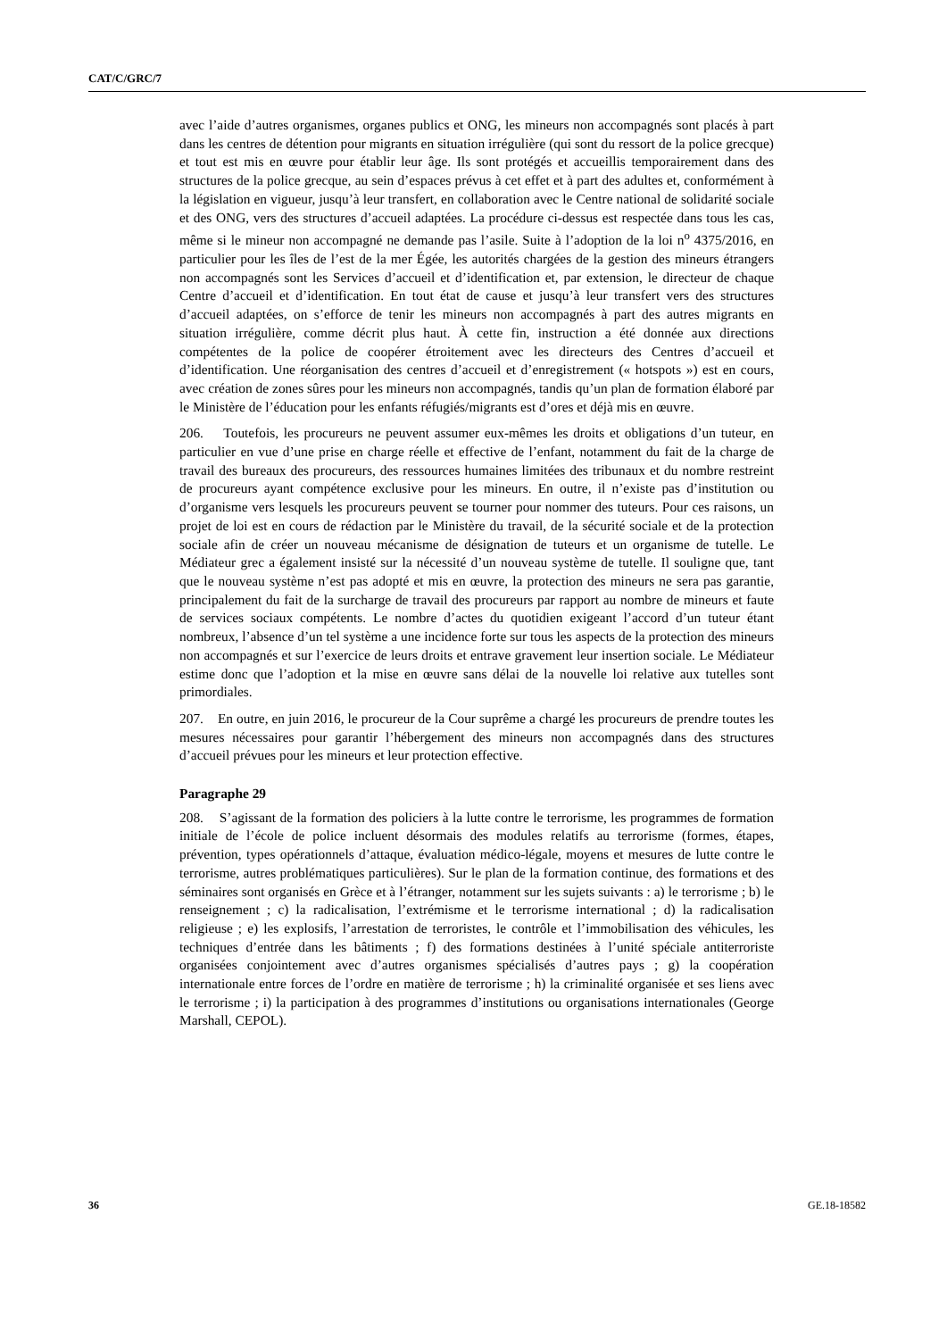CAT/C/GRC/7
avec l’aide d’autres organismes, organes publics et ONG, les mineurs non accompagnés sont placés à part dans les centres de détention pour migrants en situation irrégulière (qui sont du ressort de la police grecque) et tout est mis en œuvre pour établir leur âge. Ils sont protégés et accueillis temporairement dans des structures de la police grecque, au sein d’espaces prévus à cet effet et à part des adultes et, conformément à la législation en vigueur, jusqu’à leur transfert, en collaboration avec le Centre national de solidarité sociale et des ONG, vers des structures d’accueil adaptées. La procédure ci-dessus est respectée dans tous les cas, même si le mineur non accompagné ne demande pas l’asile. Suite à l’adoption de la loi n<sup>o</sup> 4375/2016, en particulier pour les îles de l’est de la mer Égée, les autorités chargées de la gestion des mineurs étrangers non accompagnés sont les Services d’accueil et d’identification et, par extension, le directeur de chaque Centre d’accueil et d’identification. En tout état de cause et jusqu’à leur transfert vers des structures d’accueil adaptées, on s’efforce de tenir les mineurs non accompagnés à part des autres migrants en situation irrégulière, comme décrit plus haut. À cette fin, instruction a été donnée aux directions compétentes de la police de coopérer étroitement avec les directeurs des Centres d’accueil et d’identification. Une réorganisation des centres d’accueil et d’enregistrement (« hotspots ») est en cours, avec création de zones sûres pour les mineurs non accompagnés, tandis qu’un plan de formation élaboré par le Ministère de l’éducation pour les enfants réfugiés/migrants est d’ores et déjà mis en œuvre.
206. Toutefois, les procureurs ne peuvent assumer eux-mêmes les droits et obligations d’un tuteur, en particulier en vue d’une prise en charge réelle et effective de l’enfant, notamment du fait de la charge de travail des bureaux des procureurs, des ressources humaines limitées des tribunaux et du nombre restreint de procureurs ayant compétence exclusive pour les mineurs. En outre, il n’existe pas d’institution ou d’organisme vers lesquels les procureurs peuvent se tourner pour nommer des tuteurs. Pour ces raisons, un projet de loi est en cours de rédaction par le Ministère du travail, de la sécurité sociale et de la protection sociale afin de créer un nouveau mécanisme de désignation de tuteurs et un organisme de tutelle. Le Médiateur grec a également insisté sur la nécessité d’un nouveau système de tutelle. Il souligne que, tant que le nouveau système n’est pas adopté et mis en œuvre, la protection des mineurs ne sera pas garantie, principalement du fait de la surcharge de travail des procureurs par rapport au nombre de mineurs et faute de services sociaux compétents. Le nombre d’actes du quotidien exigeant l’accord d’un tuteur étant nombreux, l’absence d’un tel système a une incidence forte sur tous les aspects de la protection des mineurs non accompagnés et sur l’exercice de leurs droits et entrave gravement leur insertion sociale. Le Médiateur estime donc que l’adoption et la mise en œuvre sans délai de la nouvelle loi relative aux tutelles sont primordiales.
207. En outre, en juin 2016, le procureur de la Cour suprême a chargé les procureurs de prendre toutes les mesures nécessaires pour garantir l’hébergement des mineurs non accompagnés dans des structures d’accueil prévues pour les mineurs et leur protection effective.
Paragraphe 29
208. S’agissant de la formation des policiers à la lutte contre le terrorisme, les programmes de formation initiale de l’école de police incluent désormais des modules relatifs au terrorisme (formes, étapes, prévention, types opérationnels d’attaque, évaluation médico-légale, moyens et mesures de lutte contre le terrorisme, autres problématiques particulières). Sur le plan de la formation continue, des formations et des séminaires sont organisés en Grèce et à l’étranger, notamment sur les sujets suivants : a) le terrorisme ; b) le renseignement ; c) la radicalisation, l’extrémisme et le terrorisme international ; d) la radicalisation religieuse ; e) les explosifs, l’arrestation de terroristes, le contrôle et l’immobilisation des véhicules, les techniques d’entrée dans les bâtiments ; f) des formations destinées à l’unité spéciale antiterroriste organisées conjointement avec d’autres organismes spécialisés d’autres pays ; g) la coopération internationale entre forces de l’ordre en matière de terrorisme ; h) la criminalité organisée et ses liens avec le terrorisme ; i) la participation à des programmes d’institutions ou organisations internationales (George Marshall, CEPOL).
36 GE.18-18582